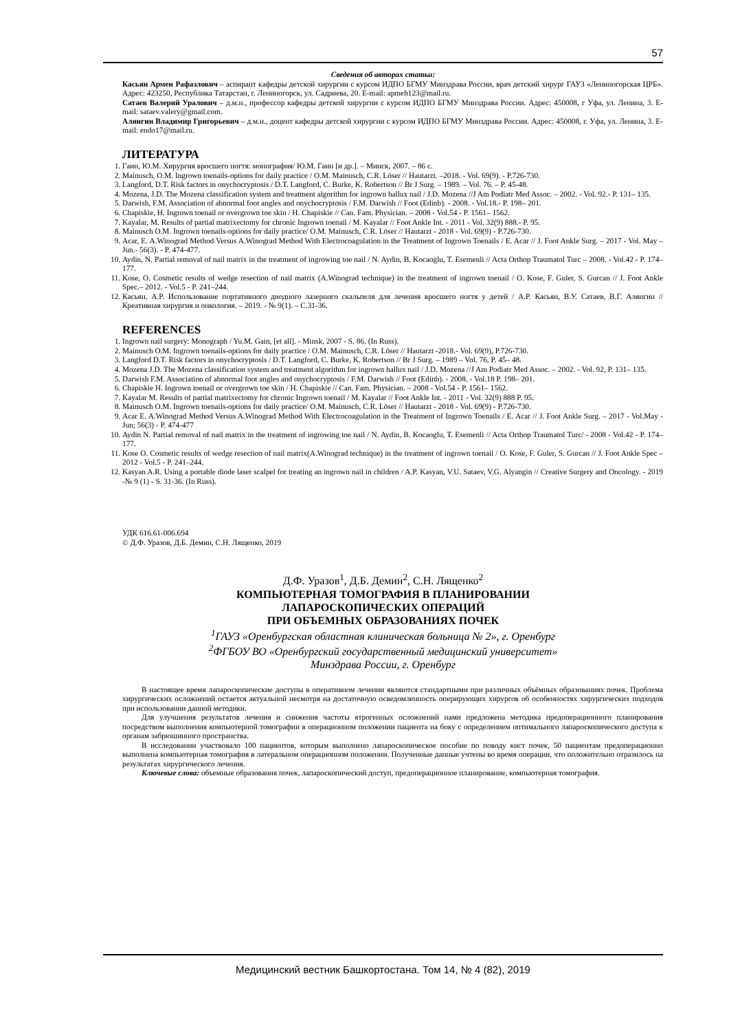57
Сведения об авторах статьи:
Касьян Армен Рафаэлович – аспирант кафедры детской хирургии с курсом ИДПО БГМУ Минздрава России, врач детский хирург ГАУЗ «Лениногорская ЦРБ». Адрес: 423250, Республика Татарстан, г. Лениногорск, ул. Садриева, 20. E-mail: apmeh123@mail.ru.
Сатаев Валерий Уралович – д.м.н., профессор кафедры детской хирургии с курсом ИДПО БГМУ Минздрава России. Адрес: 450008, г Уфа, ул. Ленина, 3. E-mail: sataev.valery@gmail.com.
Алянгин Владимир Григорьевич – д.м.н., доцент кафедры детской хирургии с курсом ИДПО БГМУ Минздрава России. Адрес: 450008, г. Уфа, ул. Ленина, 3. E-mail: endo17@mail.ru.
ЛИТЕРАТУРА
1. Гаин, Ю.М. Хирургия вросшего ногтя: монография/ Ю.М. Гаин [и др.]. – Минск, 2007. – 86 с.
2. Mainusch, O.M. Ingrown toenails-options for daily practice / O.M. Mainusch, C.R. Löser // Hautarzt. –2018. - Vol. 69(9). - P.726-730.
3. Langford, D.T. Risk factors in onychocryptosis / D.T. Langford, C. Burke, K. Robertson // Br J Surg. – 1989. – Vol. 76. – P. 45-48.
4. Mozena, J.D. The Mozena classification system and treatment algorithm for ingrown hallux nail / J.D. Mozena //J Am Podiatr Med Assoc. – 2002. - Vol. 92.- P. 131– 135.
5. Darwish, F.M. Association of abnormal foot angles and onychocryptosis / F.M. Darwish // Foot (Edinb). - 2008. - Vol.18.- P. 198– 201.
6. Chapiskie, H. Ingrown toenail or overgrown toe skin / H. Chapiskie // Can. Fam. Physician. – 2008 - Vol.54 - P. 1561– 1562.
7. Kayalar, M. Results of partial matrixectomy for chronic Ingrown toenail / M. Kayalar // Foot Ankle Int. - 2011 - Vol. 32(9) 888.- P. 95.
8. Mainusch O.M. Ingrown toenails-options for daily practice/ O.M. Mainusch, C.R. Löser // Hautarzt - 2018 - Vol. 69(9) - P.726-730.
9. Acar, E. A.Winograd Method Versus A.Winograd Method With Electrocoagulation in the Treatment of Ingrown Toenails / E. Acar // J. Foot Ankle Surg. – 2017 - Vol. May – Jun.- 56(3). - P. 474-477.
10. Aydin, N. Partial removal of nail matrix in the treatment of ingrowing toe nail / N. Aydin, B. Kocaoglu, T. Esemenli // Acta Orthop Traumatol Turc – 2008. - Vol.42 - P. 174–177.
11. Kose, O. Cosmetic results of wedge resection of nail matrix (A.Winograd technique) in the treatment of ingrown toenail / O. Kose, F. Guler, S. Gurcan // J. Foot Ankle Spec.– 2012. - Vol.5 - P. 241–244.
12. Касьян, А.Р. Использование портативного диодного лазерного скальпеля для лечения вросшего ногтя у детей / А.Р. Касьян, В.У. Сатаев, В.Г. Алянгин // Креативная хирургия и онкология. – 2019. - № 9(1). – С.31-36.
REFERENCES
1. Ingrown nail surgery: Monograph / Yu.M. Gain, [et all]. - Minsk, 2007 - S. 86. (In Russ).
2. Mainusch O.M. Ingrown toenails-options for daily practice / O.M. Mainusch, C.R. Löser // Hautarzt -2018.- Vol. 69(9), P.726-730.
3. Langford D.T. Risk factors in onychocryptosis / D.T. Langford, C. Burke, K. Robertson // Br J Surg. – 1989 – Vol. 76, P. 45– 48.
4. Mozena J.D. The Mozena classification system and treatment algorithm for ingrown hallux nail / J.D. Mozena //J Am Podiatr Med Assoc. – 2002. - Vol. 92, P. 131– 135.
5. Darwish F.M. Association of abnormal foot angles and onychocryptosis / F.M. Darwish // Foot (Edinb). - 2008. - Vol.18 P. 198– 201.
6. Chapiskie H. Ingrown toenail or overgrown toe skin / H. Chapiskie // Can. Fam. Physician. – 2008 - Vol.54 - P. 1561– 1562.
7. Kayalar M. Results of partial matrixectomy for chronic Ingrown toenail / M. Kayalar // Foot Ankle Int. - 2011 - Vol. 32(9) 888 P. 95.
8. Mainusch O.M. Ingrown toenails-options for daily practice/ O.M. Mainusch, C.R. Löser // Hautarzt - 2018 - Vol. 69(9) - P.726-730.
9. Acar E. A.Winograd Method Versus A.Winograd Method With Electrocoagulation in the Treatment of Ingrown Toenails / E. Acar // J. Foot Ankle Surg. – 2017 - Vol.May - Jun; 56(3) - P. 474-477
10. Aydin N. Partial removal of nail matrix in the treatment of ingrowing toe nail / N. Aydin, B. Kocaoglu, T. Esemenli // Acta Orthop Traumatol Turc/ - 2008 - Vol.42 - P. 174–177.
11. Kose O. Cosmetic results of wedge resection of nail matrix(A.Winograd technique) in the treatment of ingrown toenail / O. Kose, F. Guler, S. Gurcan // J. Foot Ankle Spec – 2012 - Vol.5 - P. 241–244.
12. Kasyan A.R. Using a portable diode laser scalpel for treating an ingrown nail in children / A.P. Kasyan, V.U. Sataev, V.G. Alyangin // Creative Surgery and Oncology. - 2019 -№ 9 (1) - S. 31-36. (In Russ).
УДК 616.61-006.694
© Д.Ф. Уразов, Д.Б. Демин, С.Н. Лященко, 2019
Д.Ф. Уразов<sup>1</sup>, Д.Б. Демин<sup>2</sup>, С.Н. Лященко<sup>2</sup>
КОМПЬЮТЕРНАЯ ТОМОГРАФИЯ В ПЛАНИРОВАНИИ
ЛАПАРОСКОПИЧЕСКИХ ОПЕРАЦИЙ
ПРИ ОБЪЕМНЫХ ОБРАЗОВАНИЯХ ПОЧЕК
<sup>1</sup> ГАУЗ «Оренбургская областная клиническая больница № 2», г. Оренбург
<sup>2</sup> ФГБОУ ВО «Оренбургский государственный медицинский университет»
Минздрава России, г. Оренбург
В настоящее время лапароскопические доступы в оперативном лечении являются стандартными при различных объёмных образованиях почек. Проблема хирургических осложнений остается актуальной несмотря на достаточную осведомленность оперирующих хирургов об особенностях хирургических подходов при использовании данной методики.
Для улучшения результатов лечения и снижения частоты ятрогенных осложнений нами предложена методика предоперационного планирования посредством выполнения компьютерной томографии в операционном положении пациента на боку с определением оптимального лапароскопического доступа к органам забрюшинного пространства.
В исследовании участвовало 100 пациентов, которым выполнено лапароскопическое пособие по поводу кист почек, 50 пациентам предоперационно выполнена компьютерная томография в латеральном операционном положении. Полученные данные учтены во время операции, что положительно отразилось на результатах хирургического лечения.
Ключевые слова: объемные образования почек, лапароскопический доступ, предоперационное планирование, компьютерная томография.
Медицинский вестник Башкортостана. Том 14, № 4 (82), 2019